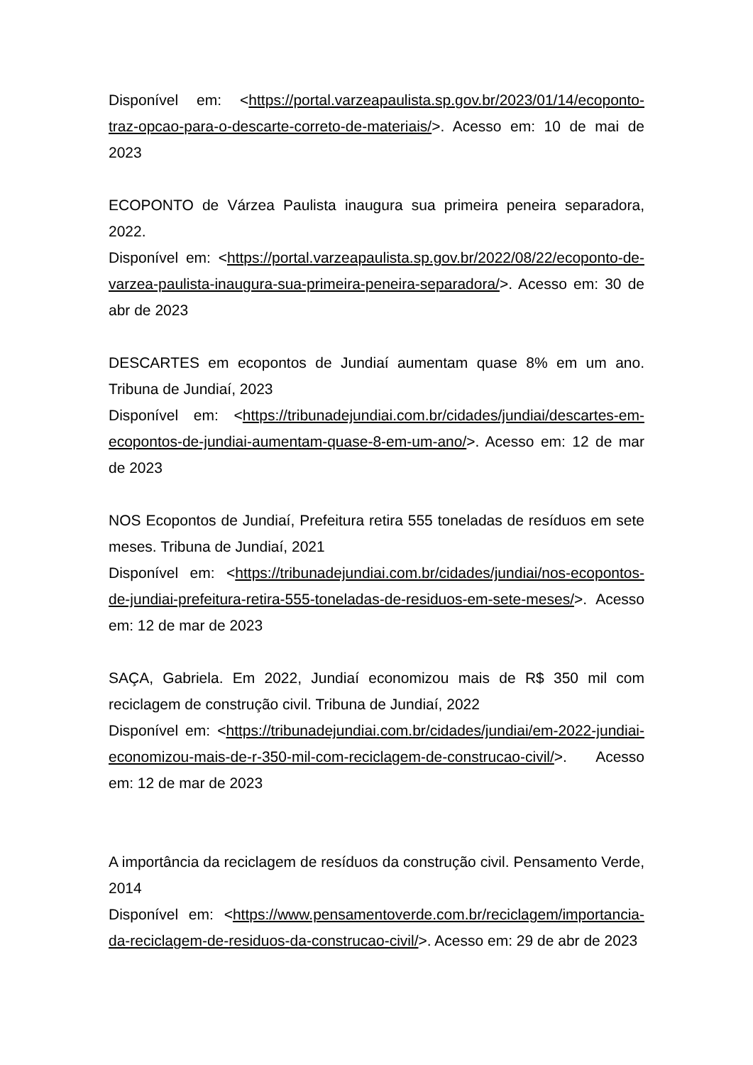Disponível em: <https://portal.varzeapaulista.sp.gov.br/2023/01/14/ecoponto-traz-opcao-para-o-descarte-correto-de-materiais/>. Acesso em: 10 de mai de 2023
ECOPONTO de Várzea Paulista inaugura sua primeira peneira separadora, 2022.
Disponível em: <https://portal.varzeapaulista.sp.gov.br/2022/08/22/ecoponto-de-varzea-paulista-inaugura-sua-primeira-peneira-separadora/>. Acesso em: 30 de abr de 2023
DESCARTES em ecopontos de Jundiaí aumentam quase 8% em um ano. Tribuna de Jundiaí, 2023
Disponível em: <https://tribunadejundiai.com.br/cidades/jundiai/descartes-em-ecopontos-de-jundiai-aumentam-quase-8-em-um-ano/>. Acesso em: 12 de mar de 2023
NOS Ecopontos de Jundiaí, Prefeitura retira 555 toneladas de resíduos em sete meses. Tribuna de Jundiaí, 2021
Disponível em: <https://tribunadejundiai.com.br/cidades/jundiai/nos-ecopontos-de-jundiai-prefeitura-retira-555-toneladas-de-residuos-em-sete-meses/>. Acesso em: 12 de mar de 2023
SAÇA, Gabriela. Em 2022, Jundiaí economizou mais de R$ 350 mil com reciclagem de construção civil. Tribuna de Jundiaí, 2022
Disponível em: <https://tribunadejundiai.com.br/cidades/jundiai/em-2022-jundiai-economizou-mais-de-r-350-mil-com-reciclagem-de-construcao-civil/>. Acesso em: 12 de mar de 2023
A importância da reciclagem de resíduos da construção civil. Pensamento Verde, 2014
Disponível em: <https://www.pensamentoverde.com.br/reciclagem/importancia-da-reciclagem-de-residuos-da-construcao-civil/>. Acesso em: 29 de abr de 2023